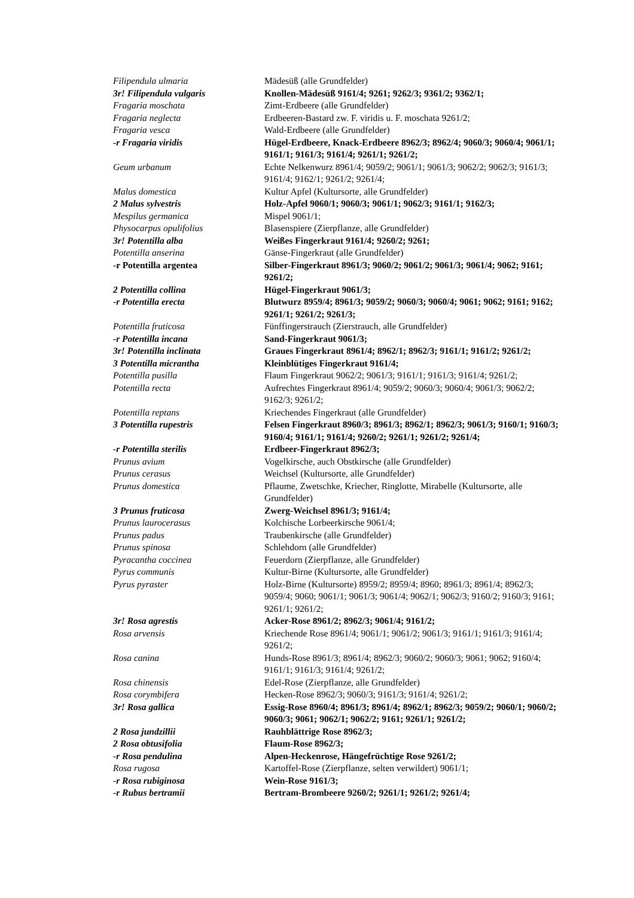| Filipendula ulmaria | Mädesüß (alle Grundfelder) |
| 3r! Filipendula vulgaris | Knollen-Mädesüß 9161/4; 9261; 9262/3; 9361/2; 9362/1; |
| Fragaria moschata | Zimt-Erdbeere (alle Grundfelder) |
| Fragaria neglecta | Erdbeeren-Bastard zw. F. viridis u. F. moschata 9261/2; |
| Fragaria vesca | Wald-Erdbeere (alle Grundfelder) |
| -r Fragaria viridis | Hügel-Erdbeere, Knack-Erdbeere 8962/3; 8962/4; 9060/3; 9060/4; 9061/1; 9161/1; 9161/3; 9161/4; 9261/1; 9261/2; |
| Geum urbanum | Echte Nelkenwurz 8961/4; 9059/2; 9061/1; 9061/3; 9062/2; 9062/3; 9161/3; 9161/4; 9162/1; 9261/2; 9261/4; |
| Malus domestica | Kultur Apfel (Kultursorte, alle Grundfelder) |
| 2 Malus sylvestris | Holz-Apfel 9060/1; 9060/3; 9061/1; 9062/3; 9161/1; 9162/3; |
| Mespilus germanica | Mispel 9061/1; |
| Physocarpus opulifolius | Blasenspiere (Zierpflanze, alle Grundfelder) |
| 3r! Potentilla alba | Weißes Fingerkraut 9161/4; 9260/2; 9261; |
| Potentilla anserina | Gänse-Fingerkraut (alle Grundfelder) |
| -r Potentilla argentea | Silber-Fingerkraut 8961/3; 9060/2; 9061/2; 9061/3; 9061/4; 9062; 9161; 9261/2; |
| 2 Potentilla collina | Hügel-Fingerkraut 9061/3; |
| -r Potentilla erecta | Blutwurz 8959/4; 8961/3; 9059/2; 9060/3; 9060/4; 9061; 9062; 9161; 9162; 9261/1; 9261/2; 9261/3; |
| Potentilla fruticosa | Fünffingerstrauch (Zierstrauch, alle Grundfelder) |
| -r Potentilla incana | Sand-Fingerkraut 9061/3; |
| 3r! Potentilla inclinata | Graues Fingerkraut 8961/4; 8962/1; 8962/3; 9161/1; 9161/2; 9261/2; |
| 3 Potentilla micrantha | Kleinblütiges Fingerkraut 9161/4; |
| Potentilla pusilla | Flaum Fingerkraut 9062/2; 9061/3; 9161/1; 9161/3; 9161/4; 9261/2; |
| Potentilla recta | Aufrechtes Fingerkraut 8961/4; 9059/2; 9060/3; 9060/4; 9061/3; 9062/2; 9162/3; 9261/2; |
| Potentilla reptans | Kriechendes Fingerkraut (alle Grundfelder) |
| 3 Potentilla rupestris | Felsen Fingerkraut 8960/3; 8961/3; 8962/1; 8962/3; 9061/3; 9160/1; 9160/3; 9160/4; 9161/1; 9161/4; 9260/2; 9261/1; 9261/2; 9261/4; |
| -r Potentilla sterilis | Erdbeer-Fingerkraut 8962/3; |
| Prunus avium | Vogelkirsche, auch Obstkirsche (alle Grundfelder) |
| Prunus cerasus | Weichsel (Kultursorte, alle Grundfelder) |
| Prunus domestica | Pflaume, Zwetschke, Kriecher, Ringlotte, Mirabelle (Kultursorte, alle Grundfelder) |
| 3 Prunus fruticosa | Zwerg-Weichsel 8961/3; 9161/4; |
| Prunus laurocerasus | Kolchische Lorbeerkirsche 9061/4; |
| Prunus padus | Traubenkirsche (alle Grundfelder) |
| Prunus spinosa | Schlehdorn (alle Grundfelder) |
| Pyracantha coccinea | Feuerdorn (Zierpflanze, alle Grundfelder) |
| Pyrus communis | Kultur-Birne (Kultursorte, alle Grundfelder) |
| Pyrus pyraster | Holz-Birne (Kultursorte) 8959/2; 8959/4; 8960; 8961/3; 8961/4; 8962/3; 9059/4; 9060; 9061/1; 9061/3; 9061/4; 9062/1; 9062/3; 9160/2; 9160/3; 9161; 9261/1; 9261/2; |
| 3r! Rosa agrestis | Acker-Rose 8961/2; 8962/3; 9061/4; 9161/2; |
| Rosa arvensis | Kriechende Rose 8961/4; 9061/1; 9061/2; 9061/3; 9161/1; 9161/3; 9161/4; 9261/2; |
| Rosa canina | Hunds-Rose 8961/3; 8961/4; 8962/3; 9060/2; 9060/3; 9061; 9062; 9160/4; 9161/1; 9161/3; 9161/4; 9261/2; |
| Rosa chinensis | Edel-Rose (Zierpflanze, alle Grundfelder) |
| Rosa corymbifera | Hecken-Rose 8962/3; 9060/3; 9161/3; 9161/4; 9261/2; |
| 3r! Rosa gallica | Essig-Rose 8960/4; 8961/3; 8961/4; 8962/1; 8962/3; 9059/2; 9060/1; 9060/2; 9060/3; 9061; 9062/1; 9062/2; 9161; 9261/1; 9261/2; |
| 2 Rosa jundzillii | Rauhblättrige Rose 8962/3; |
| 2 Rosa obtusifolia | Flaum-Rose 8962/3; |
| -r Rosa pendulina | Alpen-Heckenrose, Hängefrüchtige Rose 9261/2; |
| Rosa rugosa | Kartoffel-Rose (Zierpflanze, selten verwildert) 9061/1; |
| -r Rosa rubiginosa | Wein-Rose 9161/3; |
| -r Rubus bertramii | Bertram-Brombeere 9260/2; 9261/1; 9261/2; 9261/4; |